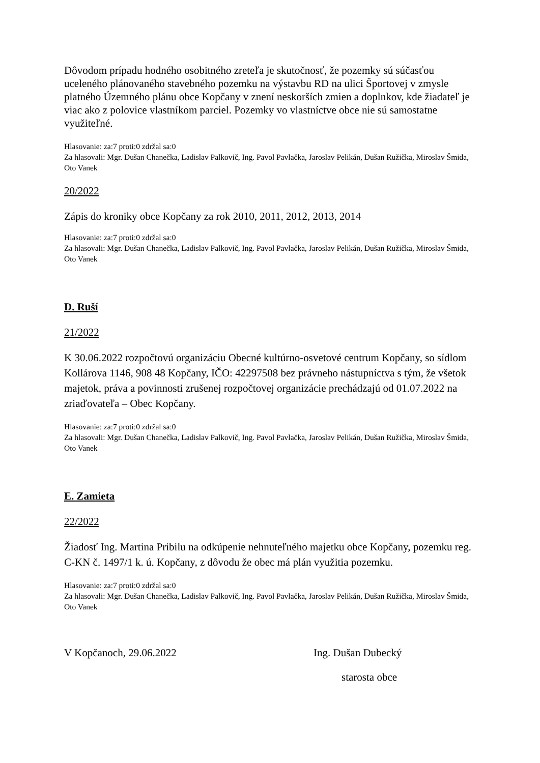Dôvodom prípadu hodného osobitného zreteľa je skutočnosť, že pozemky sú súčasťou uceleného plánovaného stavebného pozemku na výstavbu RD na ulici Športovej v zmysle platného Územného plánu obce Kopčany v znení neskorších zmien a doplnkov, kde žiadateľ je viac ako z polovice vlastníkom parciel. Pozemky vo vlastníctve obce nie sú samostatne využiteľné.
Hlasovanie: za:7 proti:0 zdržal sa:0
Za hlasovali: Mgr. Dušan Chanečka, Ladislav Palkovič, Ing. Pavol Pavlačka, Jaroslav Pelikán, Dušan Ružička, Miroslav Šmida, Oto Vanek
20/2022
Zápis do kroniky obce Kopčany za rok 2010, 2011, 2012, 2013, 2014
Hlasovanie: za:7 proti:0 zdržal sa:0
Za hlasovali: Mgr. Dušan Chanečka, Ladislav Palkovič, Ing. Pavol Pavlačka, Jaroslav Pelikán, Dušan Ružička, Miroslav Šmida, Oto Vanek
D. Ruší
21/2022
K 30.06.2022 rozpočtovú organizáciu Obecné kultúrno-osvetové centrum Kopčany, so sídlom Kollárova 1146, 908 48 Kopčany, IČO: 42297508 bez právneho nástupníctva s tým, že všetok majetok, práva a povinnosti zrušenej rozpočtovej organizácie prechádzajú od 01.07.2022 na zriaďovateľa – Obec Kopčany.
Hlasovanie: za:7 proti:0 zdržal sa:0
Za hlasovali: Mgr. Dušan Chanečka, Ladislav Palkovič, Ing. Pavol Pavlačka, Jaroslav Pelikán, Dušan Ružička, Miroslav Šmida, Oto Vanek
E. Zamieta
22/2022
Žiadosť Ing. Martina Pribilu na odkúpenie nehnuteľného majetku obce Kopčany, pozemku reg. C-KN č. 1497/1 k. ú. Kopčany, z dôvodu že obec má plán využitia pozemku.
Hlasovanie: za:7 proti:0 zdržal sa:0
Za hlasovali: Mgr. Dušan Chanečka, Ladislav Palkovič, Ing. Pavol Pavlačka, Jaroslav Pelikán, Dušan Ružička, Miroslav Šmida, Oto Vanek
V Kopčanoch, 29.06.2022 Ing. Dušan Dubecký
starosta obce